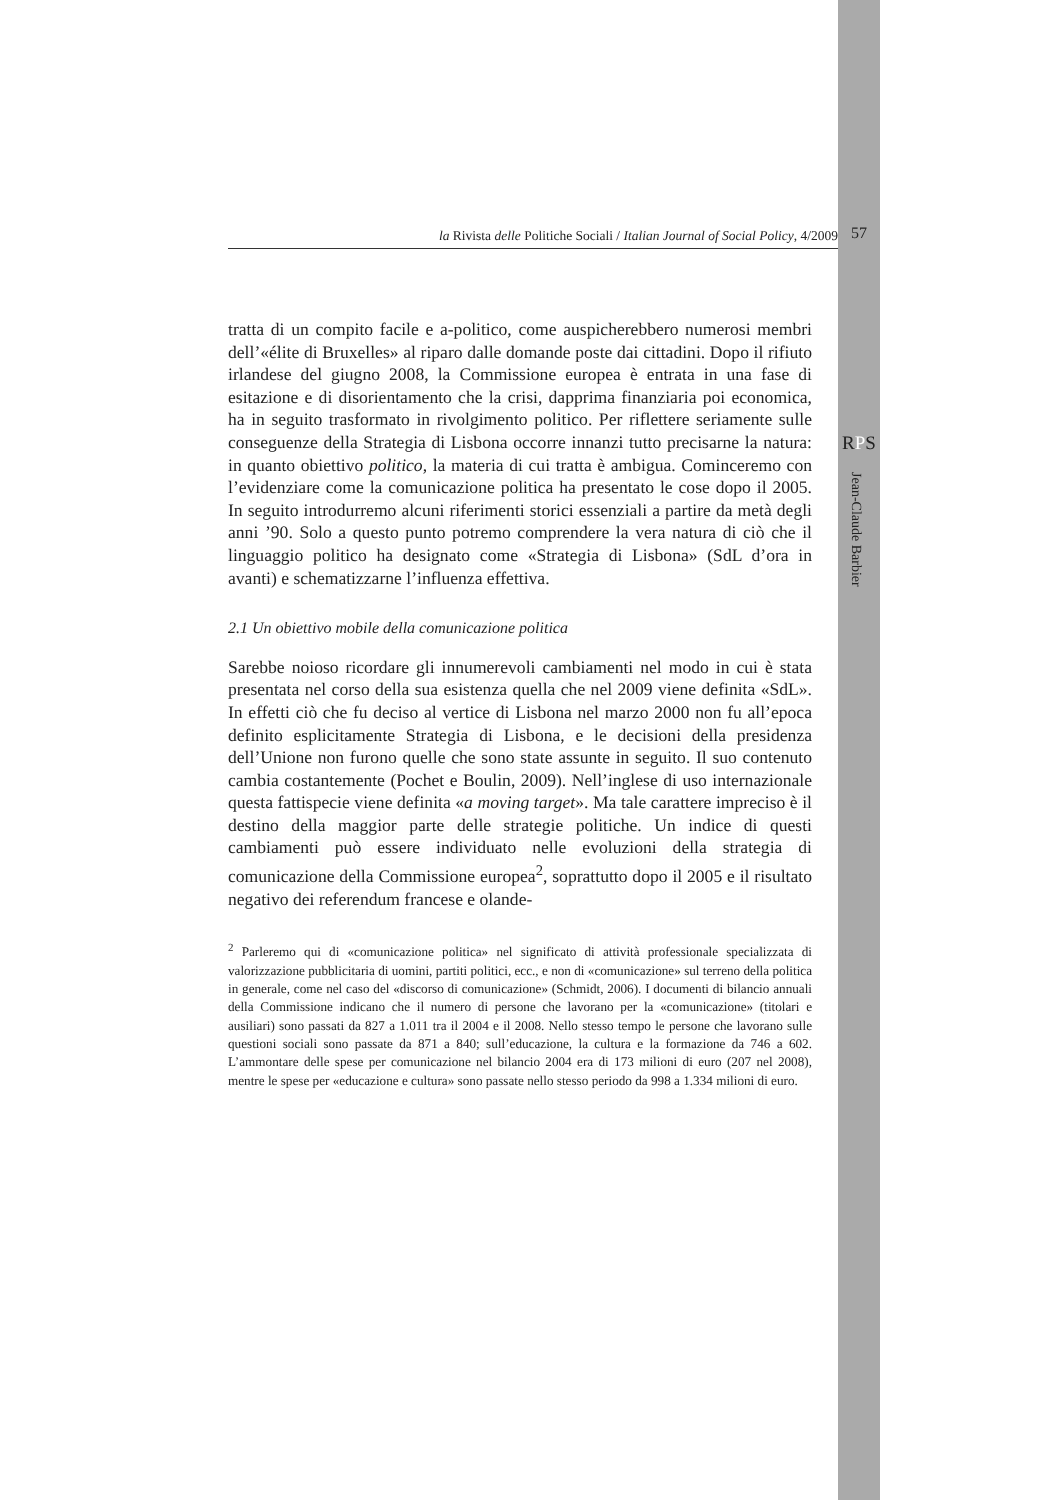la Rivista delle Politiche Sociali / Italian Journal of Social Policy, 4/2009
57
RPS
Jean-Claude Barbier
tratta di un compito facile e a-politico, come auspicherebbero numerosi membri dell’«élite di Bruxelles» al riparo dalle domande poste dai cittadini. Dopo il rifiuto irlandese del giugno 2008, la Commissione europea è entrata in una fase di esitazione e di disorientamento che la crisi, dapprima finanziaria poi economica, ha in seguito trasformato in rivolgimento politico. Per riflettere seriamente sulle conseguenze della Strategia di Lisbona occorre innanzi tutto precisarne la natura: in quanto obiettivo politico, la materia di cui tratta è ambigua. Cominceremo con l’evidenziare come la comunicazione politica ha presentato le cose dopo il 2005. In seguito introdurremo alcuni riferimenti storici essenziali a partire da metà degli anni ’90. Solo a questo punto potremo comprendere la vera natura di ciò che il linguaggio politico ha designato come «Strategia di Lisbona» (SdL d’ora in avanti) e schematizzarne l’influenza effettiva.
2.1 Un obiettivo mobile della comunicazione politica
Sarebbe noioso ricordare gli innumerevoli cambiamenti nel modo in cui è stata presentata nel corso della sua esistenza quella che nel 2009 viene definita «SdL». In effetti ciò che fu deciso al vertice di Lisbona nel marzo 2000 non fu all’epoca definito esplicitamente Strategia di Lisbona, e le decisioni della presidenza dell’Unione non furono quelle che sono state assunte in seguito. Il suo contenuto cambia costantemente (Pochet e Boulin, 2009). Nell’inglese di uso internazionale questa fattispecie viene definita «a moving target». Ma tale carattere impreciso è il destino della maggior parte delle strategie politiche. Un indice di questi cambiamenti può essere individuato nelle evoluzioni della strategia di comunicazione della Commissione europea<sup>2</sup>, soprattutto dopo il 2005 e il risultato negativo dei referendum francese e olande-
<sup>2</sup> Parleremo qui di «comunicazione politica» nel significato di attività professionale specializzata di valorizzazione pubblicitaria di uomini, partiti politici, ecc., e non di «comunicazione» sul terreno della politica in generale, come nel caso del «discorso di comunicazione» (Schmidt, 2006). I documenti di bilancio annuali della Commissione indicano che il numero di persone che lavorano per la «comunicazione» (titolari e ausiliari) sono passati da 827 a 1.011 tra il 2004 e il 2008. Nello stesso tempo le persone che lavorano sulle questioni sociali sono passate da 871 a 840; sull’educazione, la cultura e la formazione da 746 a 602. L’ammontare delle spese per comunicazione nel bilancio 2004 era di 173 milioni di euro (207 nel 2008), mentre le spese per «educazione e cultura» sono passate nello stesso periodo da 998 a 1.334 milioni di euro.